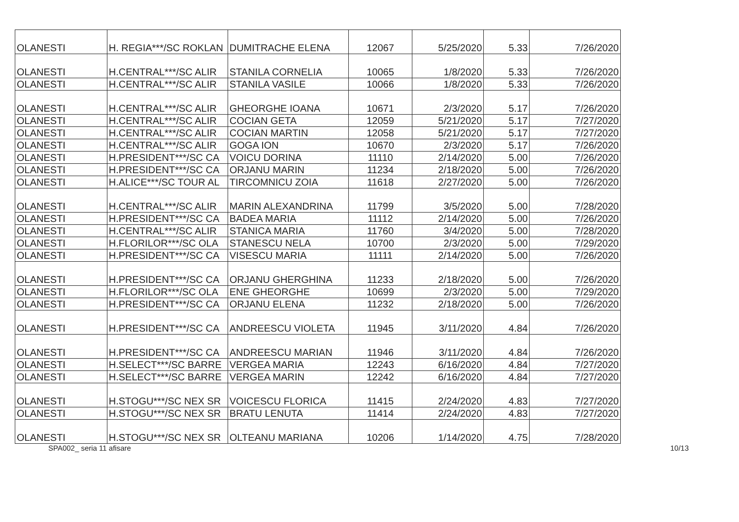| OLANESTI | H. REGIA***/SC ROKLAN | DUMITRACHE ELENA | 12067 | 5/25/2020 | 5.33 | 7/26/2020 |
| OLANESTI | H.CENTRAL***/SC ALIR | STANILA CORNELIA | 10065 | 1/8/2020 | 5.33 | 7/26/2020 |
| OLANESTI | H.CENTRAL***/SC ALIR | STANILA VASILE | 10066 | 1/8/2020 | 5.33 | 7/26/2020 |
| OLANESTI | H.CENTRAL***/SC ALIR | GHEORGHE IOANA | 10671 | 2/3/2020 | 5.17 | 7/26/2020 |
| OLANESTI | H.CENTRAL***/SC ALIR | COCIAN GETA | 12059 | 5/21/2020 | 5.17 | 7/27/2020 |
| OLANESTI | H.CENTRAL***/SC ALIR | COCIAN MARTIN | 12058 | 5/21/2020 | 5.17 | 7/27/2020 |
| OLANESTI | H.CENTRAL***/SC ALIR | GOGA ION | 10670 | 2/3/2020 | 5.17 | 7/26/2020 |
| OLANESTI | H.PRESIDENT***/SC CA | VOICU DORINA | 11110 | 2/14/2020 | 5.00 | 7/26/2020 |
| OLANESTI | H.PRESIDENT***/SC CA | ORJANU MARIN | 11234 | 2/18/2020 | 5.00 | 7/26/2020 |
| OLANESTI | H.ALICE***/SC TOUR AL | TIRCOMNICU ZOIA | 11618 | 2/27/2020 | 5.00 | 7/26/2020 |
| OLANESTI | H.CENTRAL***/SC ALIR | MARIN ALEXANDRINA | 11799 | 3/5/2020 | 5.00 | 7/28/2020 |
| OLANESTI | H.PRESIDENT***/SC CA | BADEA MARIA | 11112 | 2/14/2020 | 5.00 | 7/26/2020 |
| OLANESTI | H.CENTRAL***/SC ALIR | STANICA MARIA | 11760 | 3/4/2020 | 5.00 | 7/28/2020 |
| OLANESTI | H.FLORILOR***/SC OLA | STANESCU NELA | 10700 | 2/3/2020 | 5.00 | 7/29/2020 |
| OLANESTI | H.PRESIDENT***/SC CA | VISESCU MARIA | 11111 | 2/14/2020 | 5.00 | 7/26/2020 |
| OLANESTI | H.PRESIDENT***/SC CA | ORJANU GHERGHINA | 11233 | 2/18/2020 | 5.00 | 7/26/2020 |
| OLANESTI | H.FLORILOR***/SC OLA | ENE GHEORGHE | 10699 | 2/3/2020 | 5.00 | 7/29/2020 |
| OLANESTI | H.PRESIDENT***/SC CA | ORJANU ELENA | 11232 | 2/18/2020 | 5.00 | 7/26/2020 |
| OLANESTI | H.PRESIDENT***/SC CA | ANDREESCU VIOLETA | 11945 | 3/11/2020 | 4.84 | 7/26/2020 |
| OLANESTI | H.PRESIDENT***/SC CA | ANDREESCU MARIAN | 11946 | 3/11/2020 | 4.84 | 7/26/2020 |
| OLANESTI | H.SELECT***/SC BARRE | VERGEA MARIA | 12243 | 6/16/2020 | 4.84 | 7/27/2020 |
| OLANESTI | H.SELECT***/SC BARRE | VERGEA MARIN | 12242 | 6/16/2020 | 4.84 | 7/27/2020 |
| OLANESTI | H.STOGU***/SC NEX SR | VOICESCU FLORICA | 11415 | 2/24/2020 | 4.83 | 7/27/2020 |
| OLANESTI | H.STOGU***/SC NEX SR | BRATU LENUTA | 11414 | 2/24/2020 | 4.83 | 7/27/2020 |
| OLANESTI | H.STOGU***/SC NEX SR | OLTEANU MARIANA | 10206 | 1/14/2020 | 4.75 | 7/28/2020 |
SPA002_ seria 11 afisare 10/13